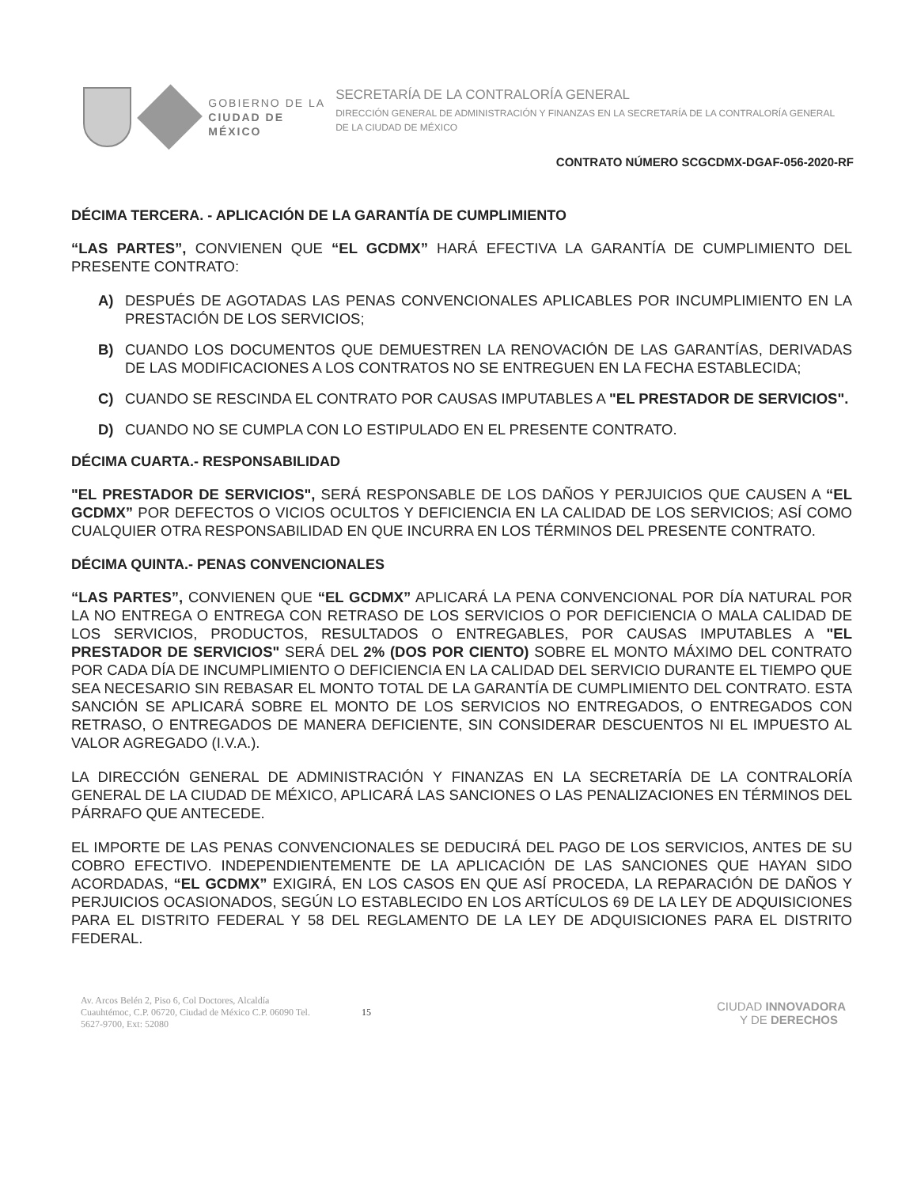GOBIERNO DE LA
CIUDAD DE MÉXICO
SECRETARÍA DE LA CONTRALORÍA GENERAL
DIRECCIÓN GENERAL DE ADMINISTRACIÓN Y FINANZAS EN LA SECRETARÍA DE LA CONTRALORÍA GENERAL DE LA CIUDAD DE MÉXICO
CONTRATO NÚMERO SCGCDMX-DGAF-056-2020-RF
DÉCIMA TERCERA. - APLICACIÓN DE LA GARANTÍA DE CUMPLIMIENTO
“LAS PARTES”, CONVIENEN QUE “EL GCDMX” HARÁ EFECTIVA LA GARANTÍA DE CUMPLIMIENTO DEL PRESENTE CONTRATO:
A) DESPUÉS DE AGOTADAS LAS PENAS CONVENCIONALES APLICABLES POR INCUMPLIMIENTO EN LA PRESTACIÓN DE LOS SERVICIOS;
B) CUANDO LOS DOCUMENTOS QUE DEMUESTREN LA RENOVACIÓN DE LAS GARANTÍAS, DERIVADAS DE LAS MODIFICACIONES A LOS CONTRATOS NO SE ENTREGUEN EN LA FECHA ESTABLECIDA;
C) CUANDO SE RESCINDA EL CONTRATO POR CAUSAS IMPUTABLES A "EL PRESTADOR DE SERVICIOS".
D) CUANDO NO SE CUMPLA CON LO ESTIPULADO EN EL PRESENTE CONTRATO.
DÉCIMA CUARTA.- RESPONSABILIDAD
"EL PRESTADOR DE SERVICIOS", SERÁ RESPONSABLE DE LOS DAÑOS Y PERJUICIOS QUE CAUSEN A “EL GCDMX” POR DEFECTOS O VICIOS OCULTOS Y DEFICIENCIA EN LA CALIDAD DE LOS SERVICIOS; ASÍ COMO CUALQUIER OTRA RESPONSABILIDAD EN QUE INCURRA EN LOS TÉRMINOS DEL PRESENTE CONTRATO.
DÉCIMA QUINTA.- PENAS CONVENCIONALES
“LAS PARTES”, CONVIENEN QUE “EL GCDMX” APLICARÁ LA PENA CONVENCIONAL POR DÍA NATURAL POR LA NO ENTREGA O ENTREGA CON RETRASO DE LOS SERVICIOS O POR DEFICIENCIA O MALA CALIDAD DE LOS SERVICIOS, PRODUCTOS, RESULTADOS O ENTREGABLES, POR CAUSAS IMPUTABLES A "EL PRESTADOR DE SERVICIOS" SERÁ DEL 2% (DOS POR CIENTO) SOBRE EL MONTO MÁXIMO DEL CONTRATO POR CADA DÍA DE INCUMPLIMIENTO O DEFICIENCIA EN LA CALIDAD DEL SERVICIO DURANTE EL TIEMPO QUE SEA NECESARIO SIN REBASAR EL MONTO TOTAL DE LA GARANTÍA DE CUMPLIMIENTO DEL CONTRATO. ESTA SANCIÓN SE APLICARÁ SOBRE EL MONTO DE LOS SERVICIOS NO ENTREGADOS, O ENTREGADOS CON RETRASO, O ENTREGADOS DE MANERA DEFICIENTE, SIN CONSIDERAR DESCUENTOS NI EL IMPUESTO AL VALOR AGREGADO (I.V.A.).
LA DIRECCIÓN GENERAL DE ADMINISTRACIÓN Y FINANZAS EN LA SECRETARÍA DE LA CONTRALORÍA GENERAL DE LA CIUDAD DE MÉXICO, APLICARÁ LAS SANCIONES O LAS PENALIZACIONES EN TÉRMINOS DEL PÁRRAFO QUE ANTECEDE.
EL IMPORTE DE LAS PENAS CONVENCIONALES SE DEDUCIRÁ DEL PAGO DE LOS SERVICIOS, ANTES DE SU COBRO EFECTIVO. INDEPENDIENTEMENTE DE LA APLICACIÓN DE LAS SANCIONES QUE HAYAN SIDO ACORDADAS, “EL GCDMX” EXIGIRÁ, EN LOS CASOS EN QUE ASÍ PROCEDA, LA REPARACIÓN DE DAÑOS Y PERJUICIOS OCASIONADOS, SEGÚN LO ESTABLECIDO EN LOS ARTÍCULOS 69 DE LA LEY DE ADQUISICIONES PARA EL DISTRITO FEDERAL Y 58 DEL REGLAMENTO DE LA LEY DE ADQUISICIONES PARA EL DISTRITO FEDERAL.
Av. Arcos Belén 2, Piso 6, Col Doctores, Alcaldía Cuauhtémoc, C.P. 06720, Ciudad de México C.P. 06090 Tel. 5627-9700, Ext: 52080
15
CIUDAD INNOVADORA
Y DE DERECHOS